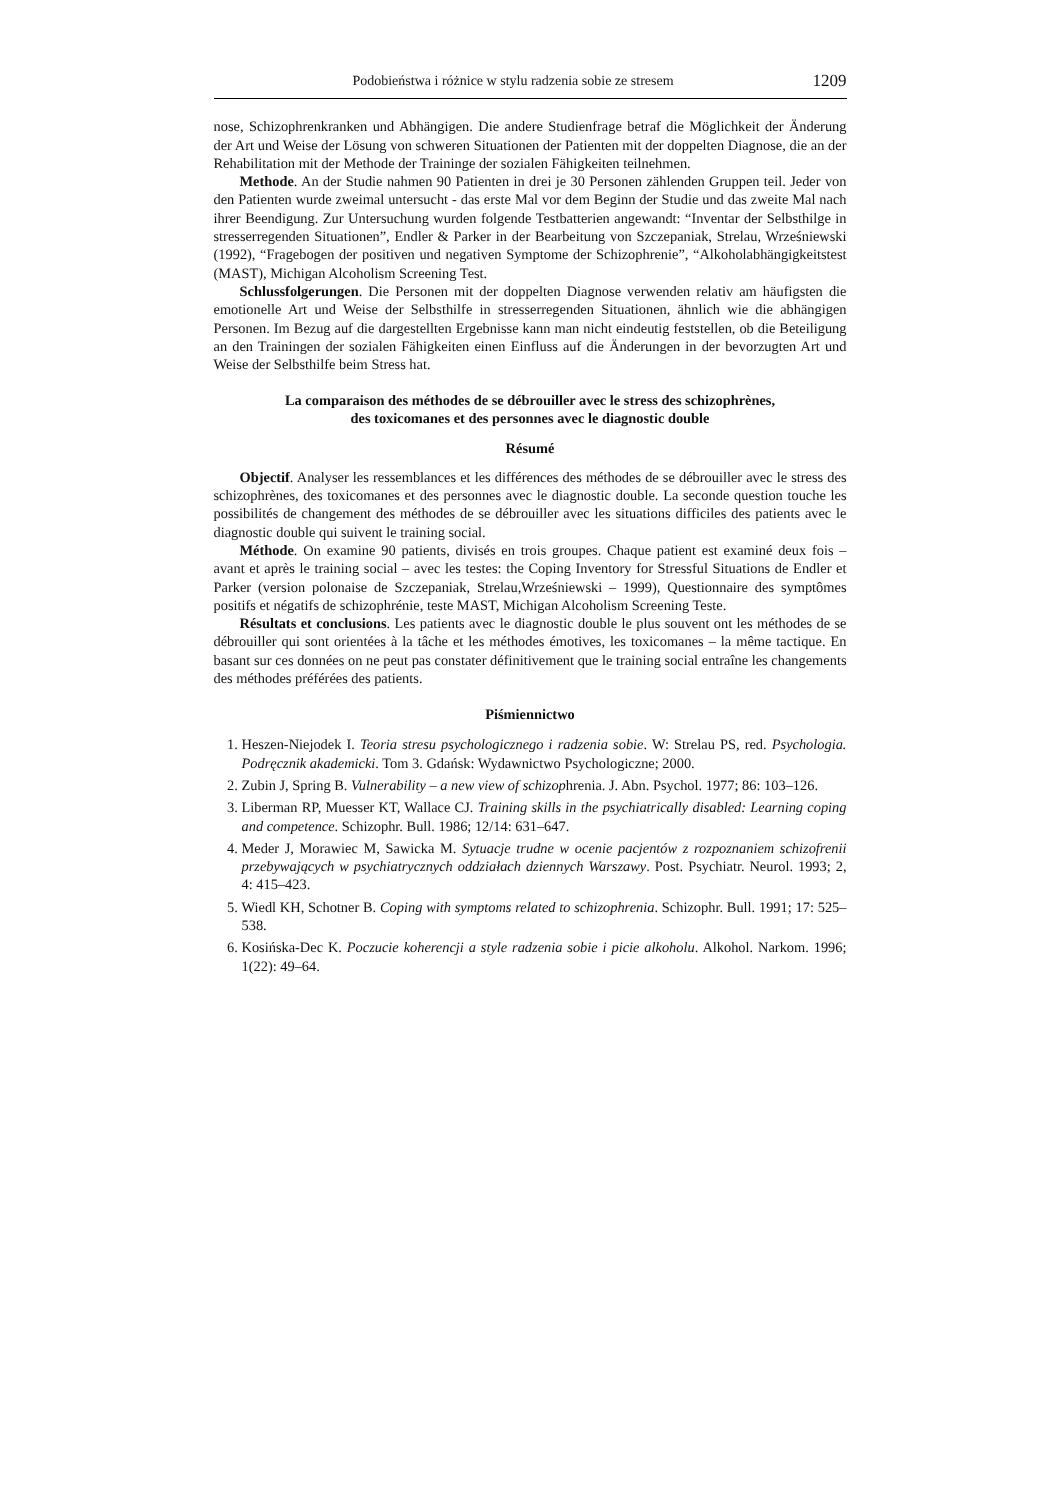Podobieństwa i różnice w stylu radzenia sobie ze stresem 1209
nose, Schizophrenkranken und Abhängigen. Die andere Studienfrage betraf die Möglichkeit der Änderung der Art und Weise der Lösung von schweren Situationen der Patienten mit der doppelten Diagnose, die an der Rehabilitation mit der Methode der Traininge der sozialen Fähigkeiten teilnehmen.
Methode. An der Studie nahmen 90 Patienten in drei je 30 Personen zählenden Gruppen teil. Jeder von den Patienten wurde zweimal untersucht - das erste Mal vor dem Beginn der Studie und das zweite Mal nach ihrer Beendigung. Zur Untersuchung wurden folgende Testbatterien angewandt: “Inventar der Selbsthilge in stresserregenden Situationen”, Endler & Parker in der Bearbeitung von Szczepaniak, Strelau, Wrześniewski (1992), “Fragebogen der positiven und negativen Symptome der Schizophrenie”, “Alkoholabhängigkeitstest (MAST), Michigan Alcoholism Screening Test.
Schlussfolgerungen. Die Personen mit der doppelten Diagnose verwenden relativ am häufigsten die emotionelle Art und Weise der Selbsthilfe in stresserregenden Situationen, ähnlich wie die abhängigen Personen. Im Bezug auf die dargestellten Ergebnisse kann man nicht eindeutig feststellen, ob die Beteiligung an den Trainingen der sozialen Fähigkeiten einen Einfluss auf die Änderungen in der bevorzugten Art und Weise der Selbsthilfe beim Stress hat.
La comparaison des méthodes de se débrouiller avec le stress des schizophrènes,
des toxicomanes et des personnes avec le diagnostic double
Résumé
Objectif. Analyser les ressemblances et les différences des méthodes de se débrouiller avec le stress des schizophrènes, des toxicomanes et des personnes avec le diagnostic double. La seconde question touche les possibilités de changement des méthodes de se débrouiller avec les situations difficiles des patients avec le diagnostic double qui suivent le training social.
Méthode. On examine 90 patients, divisés en trois groupes. Chaque patient est examiné deux fois – avant et après le training social – avec les testes: the Coping Inventory for Stressful Situations de Endler et Parker (version polonaise de Szczepaniak, Strelau,Wrześniewski – 1999), Questionnaire des symptômes positifs et négatifs de schizophrénie, teste MAST, Michigan Alcoholism Screening Teste.
Résultats et conclusions. Les patients avec le diagnostic double le plus souvent ont les méthodes de se débrouiller qui sont orientées à la tâche et les méthodes émotives, les toxicomanes – la même tactique. En basant sur ces données on ne peut pas constater définitivement que le training social entraîne les changements des méthodes préférées des patients.
Piśmiennictwo
1. Heszen-Niejodek I. Teoria stresu psychologicznego i radzenia sobie. W: Strelau PS, red. Psychologia. Podręcznik akademicki. Tom 3. Gdańsk: Wydawnictwo Psychologiczne; 2000.
2. Zubin J, Spring B. Vulnerability – a new view of schizophrenia. J. Abn. Psychol. 1977; 86: 103–126.
3. Liberman RP, Muesser KT, Wallace CJ. Training skills in the psychiatrically disabled: Learning coping and competence. Schizophr. Bull. 1986; 12/14: 631–647.
4. Meder J, Morawiec M, Sawicka M. Sytuacje trudne w ocenie pacjentów z rozpoznaniem schizofrenii przebywających w psychiatrycznych oddziałach dziennych Warszawy. Post. Psychiatr. Neurol. 1993; 2, 4: 415–423.
5. Wiedl KH, Schotner B. Coping with symptoms related to schizophrenia. Schizophr. Bull. 1991; 17: 525–538.
6. Kosińska-Dec K. Poczucie koherencji a style radzenia sobie i picie alkoholu. Alkohol. Narkom. 1996; 1(22): 49–64.